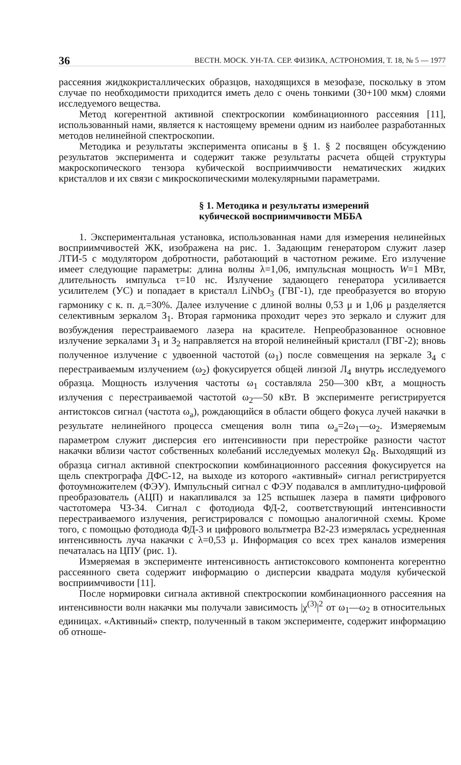36 ВЕСТН. МОСК. УН-ТА. СЕР. ФИЗИКА, АСТРОНОМИЯ, Т. 18, № 5 — 1977
рассеяния жидкокристаллических образцов, находящихся в мезофазе, поскольку в этом случае по необходимости приходится иметь дело с очень тонкими (30+100 мкм) слоями исследуемого вещества.
Метод когерентной активной спектроскопии комбинационного рассеяния [11], использованный нами, является к настоящему времени одним из наиболее разработанных методов нелинейной спектроскопии.
Методика и результаты эксперимента описаны в § 1. § 2 посвящен обсуждению результатов эксперимента и содержит также результаты расчета общей структуры макроскопического тензора кубической восприимчивости нематических жидких кристаллов и их связи с микроскопическими молекулярными параметрами.
§ 1. Методика и результаты измерений
кубической восприимчивости МББА
1. Экспериментальная установка, использованная нами для измерения нелинейных восприимчивостей ЖК, изображена на рис. 1. Задающим генератором служит лазер ЛТИ-5 с модулятором добротности, работающий в частотном режиме. Его излучение имеет следующие параметры: длина волны λ=1,06, импульсная мощность W=1 МВт, длительность импульса τ=10 нс. Излучение задающего генератора усиливается усилителем (УС) и попадает в кристалл LiNbO<sub>3</sub> (ГВГ-1), где преобразуется во вторую гармонику с к. п. д.=30%. Далее излучение с длиной волны 0,53 μ и 1,06 μ разделяется селективным зеркалом З<sub>1</sub>. Вторая гармоника проходит через это зеркало и служит для возбуждения перестраиваемого лазера на красителе. Непреобразованное основное излучение зеркалами З<sub>1</sub> и З<sub>2</sub> направляется на второй нелинейный кристалл (ГВГ-2); вновь полученное излучение с удвоенной частотой (ω<sub>1</sub>) после совмещения на зеркале З<sub>4</sub> с перестраиваемым излучением (ω<sub>2</sub>) фокусируется общей линзой Л<sub>4</sub> внутрь исследуемого образца. Мощность излучения частоты ω<sub>1</sub> составляла 250—300 кВт, а мощность излучения с перестраиваемой частотой ω<sub>2</sub>—50 кВт. В эксперименте регистрируется антистоксов сигнал (частота ω<sub>a</sub>), рождающийся в области общего фокуса лучей накачки в результате нелинейного процесса смещения волн типа ω<sub>a</sub>=2ω<sub>1</sub>—ω<sub>2</sub>. Измеряемым параметром служит дисперсия его интенсивности при перестройке разности частот накачки вблизи частот собственных колебаний исследуемых молекул Ω<sub>R</sub>. Выходящий из образца сигнал активной спектроскопии комбинационного рассеяния фокусируется на щель спектрографа ДФС-12, на выходе из которого «активный» сигнал регистрируется фотоумножителем (ФЭУ). Импульсный сигнал с ФЭУ подавался в амплитудно-цифровой преобразователь (АЦП) и накапливался за 125 вспышек лазера в памяти цифрового частотомера ЧЗ-34. Сигнал с фотодиода ФД-2, соответствующий интенсивности перестраиваемого излучения, регистрировался с помощью аналогичной схемы. Кроме того, с помощью фотодиода ФД-3 и цифрового вольтметра В2-23 измерялась усредненная интенсивность луча накачки с λ=0,53 μ. Информация со всех трех каналов измерения печаталась на ЦПУ (рис. 1).
Измеряемая в эксперименте интенсивность антистоксового компонента когерентно рассеянного света содержит информацию о дисперсии квадрата модуля кубической восприимчивости [11].
После нормировки сигнала активной спектроскопии комбинационного рассеяния на интенсивности волн накачки мы получали зависимость |χ<sup>(3)</sup>|<sup>2</sup> от ω<sub>1</sub>—ω<sub>2</sub> в относительных единицах. «Активный» спектр, полученный в таком эксперименте, содержит информацию об отноше-